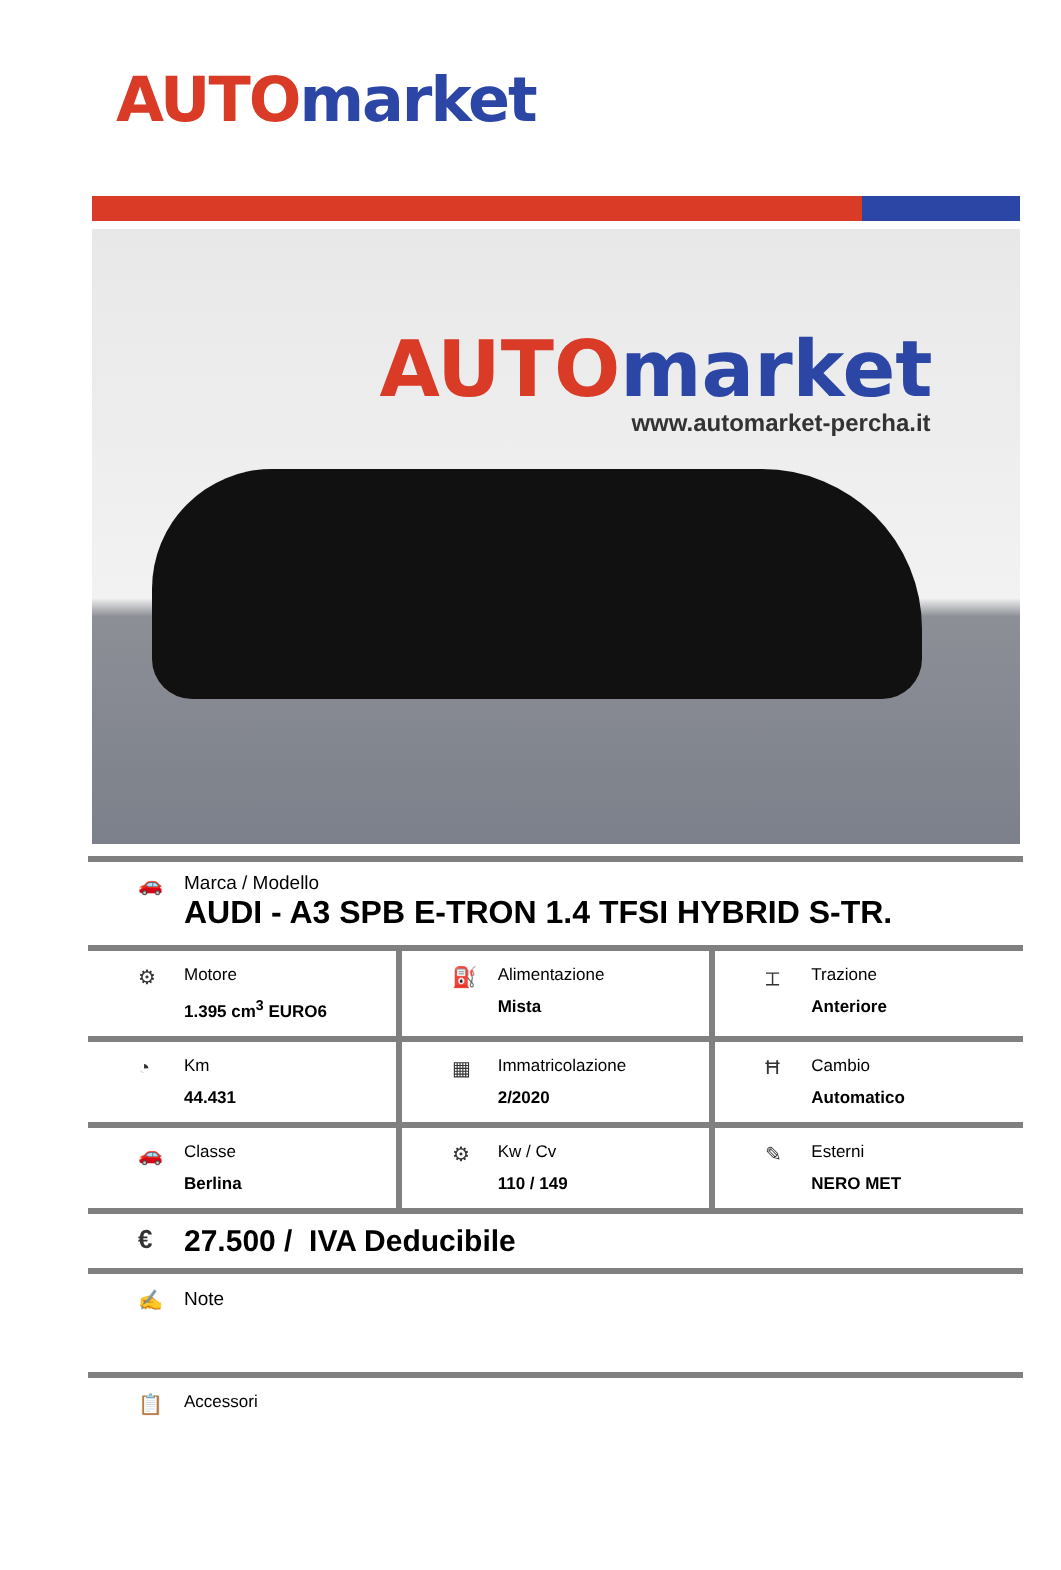AUTO market
AUTO market
www.automarket-percha.it
🚗 Marca / Modello
AUDI - A3 SPB E-TRON 1.4 TFSI HYBRID S-TR.
⚙
Motore
1.395 cm<sup>3</sup> EURO6
⛽
Alimentazione
Mista
⌶
Trazione
Anteriore
◔
Km
44.431
▦
Immatricolazione
2/2020
Ħ
Cambio
Automatico
🚗
Classe
Berlina
⚙
Kw / Cv
110 / 149
✎
Esterni
NERO MET
€
27.500 / IVA Deducibile
✍ Note
📋
Accessori